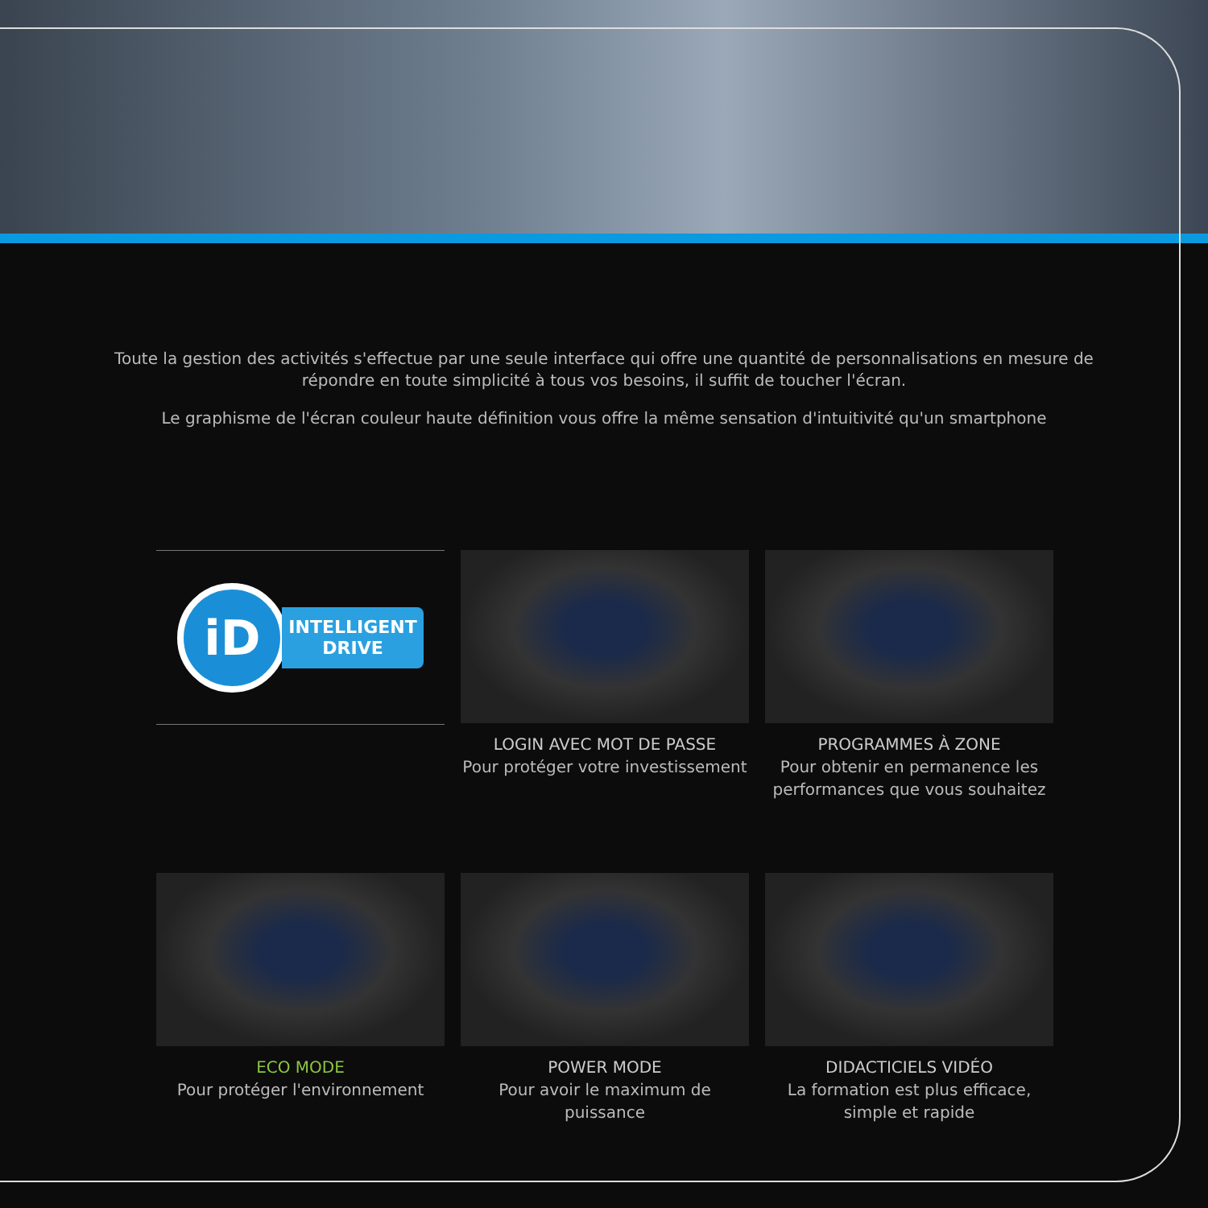Toute la gestion des activités s'effectue par une seule interface qui offre une quantité de personnalisations en mesure de répondre en toute simplicité à tous vos besoins, il suffit de toucher l'écran.
Le graphisme de l'écran couleur haute définition vous offre la même sensation d'intuitivité qu'un smartphone
iD
INTELLIGENT
DRIVE
LOGIN AVEC MOT DE PASSE
Pour protéger votre investissement
PROGRAMMES À ZONE
Pour obtenir en permanence les performances que vous souhaitez
ECO MODE
Pour protéger l'environnement
POWER MODE
Pour avoir le maximum de puissance
DIDACTICIELS VIDÉO
La formation est plus efficace, simple et rapide